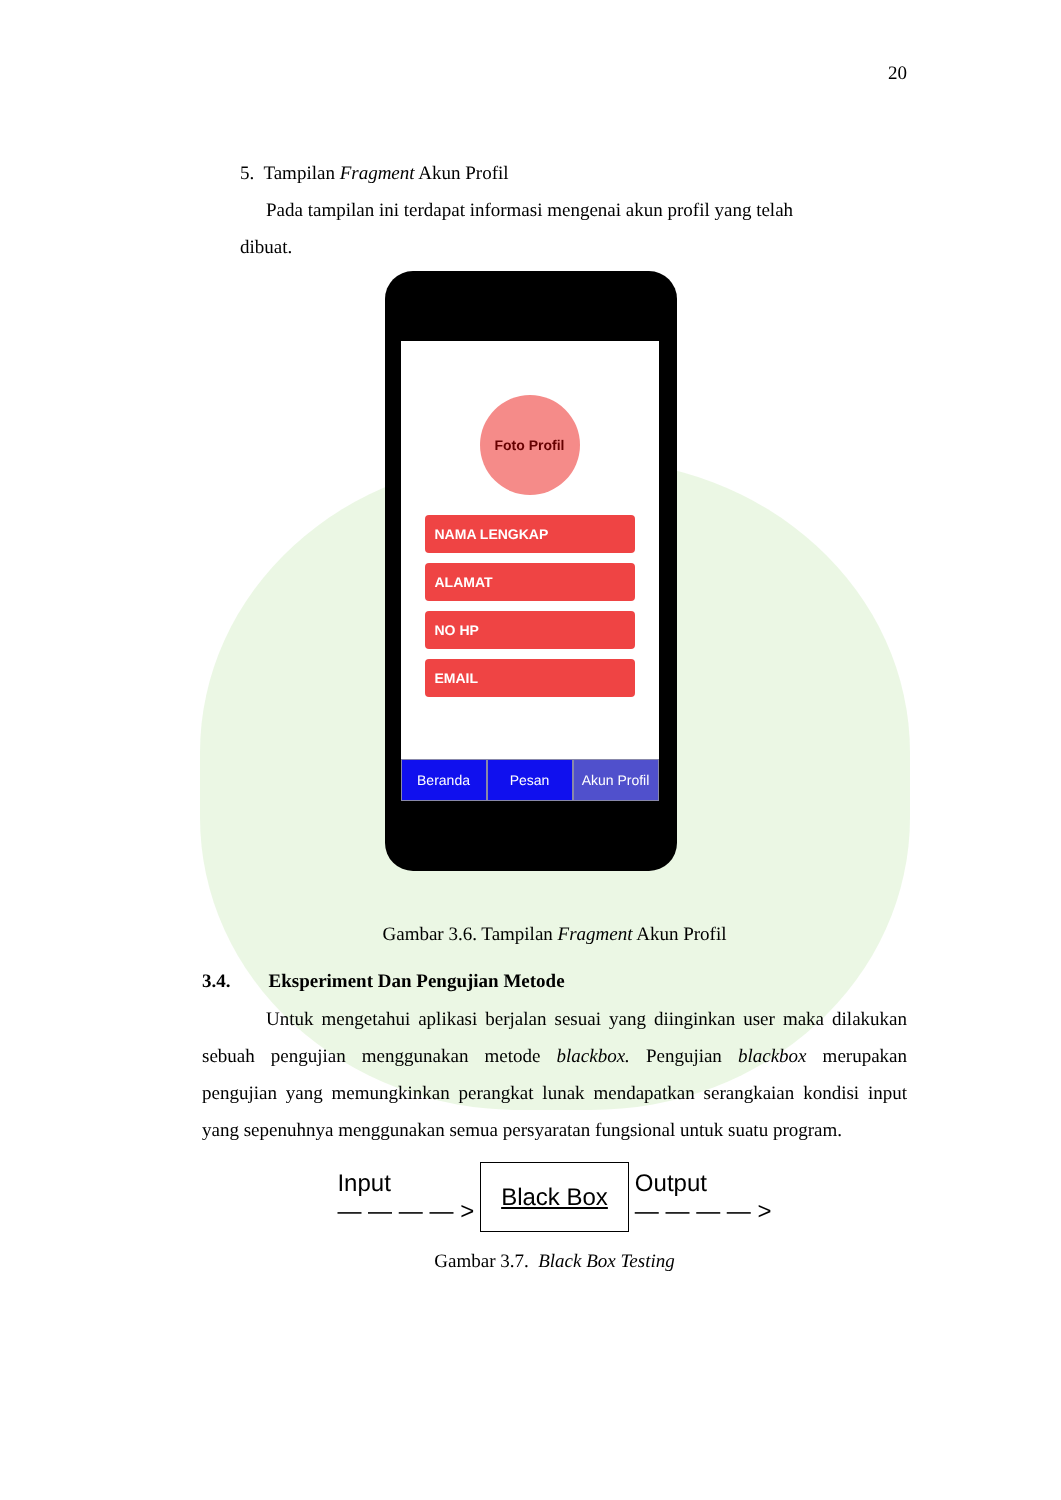20
5. Tampilan Fragment Akun Profil
Pada tampilan ini terdapat informasi mengenai akun profil yang telah
dibuat.
Foto Profil
NAMA LENGKAP
ALAMAT
NO HP
EMAIL
Beranda Pesan Akun Profil
Gambar 3.6. Tampilan Fragment Akun Profil
3.4. Eksperiment Dan Pengujian Metode
Untuk mengetahui aplikasi berjalan sesuai yang diinginkan user maka dilakukan sebuah pengujian menggunakan metode blackbox. Pengujian blackbox merupakan pengujian yang memungkinkan perangkat lunak mendapatkan serangkaian kondisi input yang sepenuhnya menggunakan semua persyaratan fungsional untuk suatu program.
Input
— — — — > Black Box Output
— — — — >
Gambar 3.7. Black Box Testing